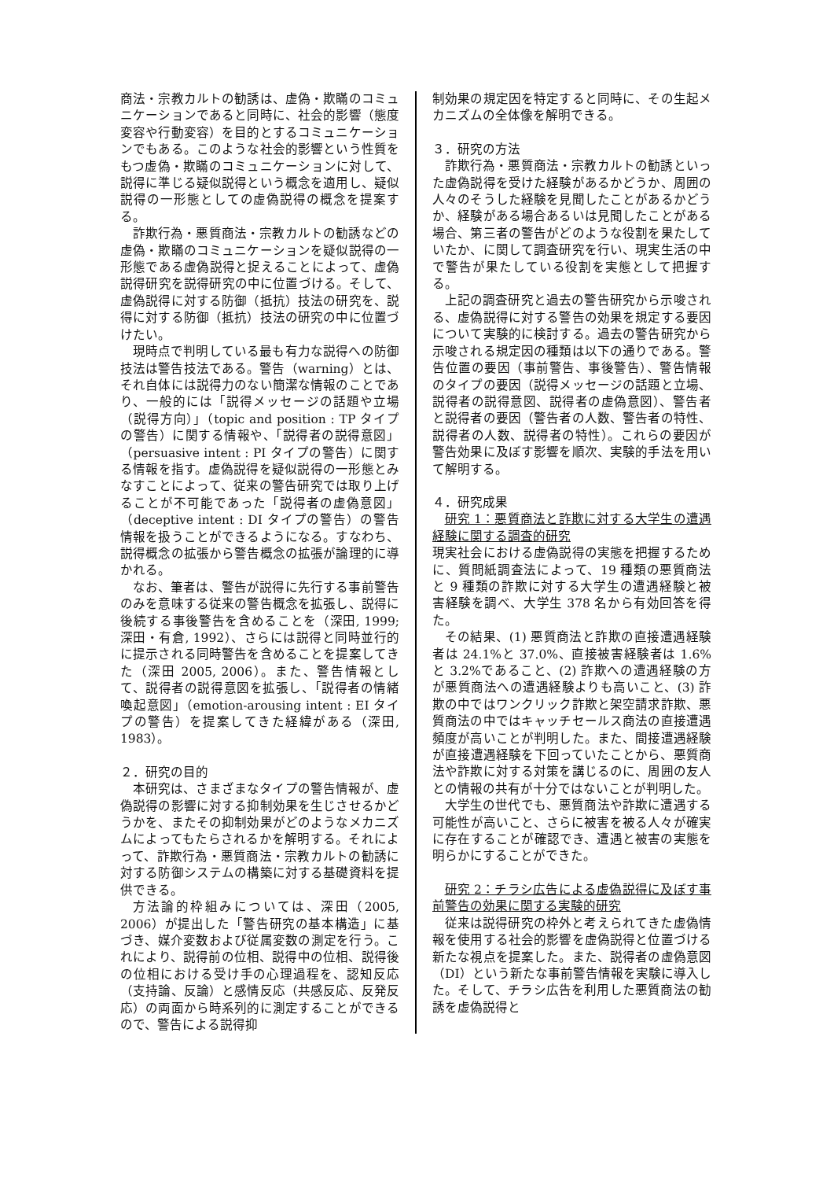商法・宗教カルトの勧誘は、虚偽・欺瞞のコミュニケーションであると同時に、社会的影響（態度変容や行動変容）を目的とするコミュニケーションでもある。このような社会的影響という性質をもつ虚偽・欺瞞のコミュニケーションに対して、説得に準じる疑似説得という概念を適用し、疑似説得の一形態としての虚偽説得の概念を提案する。
詐欺行為・悪質商法・宗教カルトの勧誘などの虚偽・欺瞞のコミュニケーションを疑似説得の一形態である虚偽説得と捉えることによって、虚偽説得研究を説得研究の中に位置づける。そして、虚偽説得に対する防御（抵抗）技法の研究を、説得に対する防御（抵抗）技法の研究の中に位置づけたい。
現時点で判明している最も有力な説得への防御技法は警告技法である。警告（warning）とは、それ自体には説得力のない簡潔な情報のことであり、一般的には「説得メッセージの話題や立場（説得方向）」（topic and position : TP タイプの警告）に関する情報や、「説得者の説得意図」（persuasive intent : PI タイプの警告）に関する情報を指す。虚偽説得を疑似説得の一形態とみなすことによって、従来の警告研究では取り上げることが不可能であった「説得者の虚偽意図」（deceptive intent : DI タイプの警告）の警告情報を扱うことができるようになる。すなわち、説得概念の拡張から警告概念の拡張が論理的に導かれる。
なお、筆者は、警告が説得に先行する事前警告のみを意味する従来の警告概念を拡張し、説得に後続する事後警告を含めることを（深田, 1999; 深田・有倉, 1992）、さらには説得と同時並行的に提示される同時警告を含めることを提案してきた（深田 2005, 2006）。また、警告情報として、説得者の説得意図を拡張し、「説得者の情緒喚起意図」（emotion-arousing intent : EI タイプの警告）を提案してきた経緯がある（深田, 1983）。
２．研究の目的
本研究は、さまざまなタイプの警告情報が、虚偽説得の影響に対する抑制効果を生じさせるかどうかを、またその抑制効果がどのようなメカニズムによってもたらされるかを解明する。それによって、詐欺行為・悪質商法・宗教カルトの勧誘に対する防御システムの構築に対する基礎資料を提供できる。
方法論的枠組みについては、深田（2005, 2006）が提出した「警告研究の基本構造」に基づき、媒介変数および従属変数の測定を行う。これにより、説得前の位相、説得中の位相、説得後の位相における受け手の心理過程を、認知反応（支持論、反論）と感情反応（共感反応、反発反応）の両面から時系列的に測定することができるので、警告による説得抑
制効果の規定因を特定すると同時に、その生起メカニズムの全体像を解明できる。
３．研究の方法
詐欺行為・悪質商法・宗教カルトの勧誘といった虚偽説得を受けた経験があるかどうか、周囲の人々のそうした経験を見聞したことがあるかどうか、経験がある場合あるいは見聞したことがある場合、第三者の警告がどのような役割を果たしていたか、に関して調査研究を行い、現実生活の中で警告が果たしている役割を実態として把握する。
上記の調査研究と過去の警告研究から示唆される、虚偽説得に対する警告の効果を規定する要因について実験的に検討する。過去の警告研究から示唆される規定因の種類は以下の通りである。警告位置の要因（事前警告、事後警告）、警告情報のタイプの要因（説得メッセージの話題と立場、説得者の説得意図、説得者の虚偽意図）、警告者と説得者の要因（警告者の人数、警告者の特性、説得者の人数、説得者の特性）。これらの要因が警告効果に及ぼす影響を順次、実験的手法を用いて解明する。
４．研究成果
研究 1：悪質商法と詐欺に対する大学生の遭遇経験に関する調査的研究
現実社会における虚偽説得の実態を把握するために、質問紙調査法によって、19 種類の悪質商法と 9 種類の詐欺に対する大学生の遭遇経験と被害経験を調べ、大学生 378 名から有効回答を得た。
その結果、(1) 悪質商法と詐欺の直接遭遇経験者は 24.1%と 37.0%、直接被害経験者は 1.6%と 3.2%であること、(2) 詐欺への遭遇経験の方が悪質商法への遭遇経験よりも高いこと、(3) 詐欺の中ではワンクリック詐欺と架空請求詐欺、悪質商法の中ではキャッチセールス商法の直接遭遇頻度が高いことが判明した。また、間接遭遇経験が直接遭遇経験を下回っていたことから、悪質商法や詐欺に対する対策を講じるのに、周囲の友人との情報の共有が十分ではないことが判明した。
大学生の世代でも、悪質商法や詐欺に遭遇する可能性が高いこと、さらに被害を被る人々が確実に存在することが確認でき、遭遇と被害の実態を明らかにすることができた。
研究 2：チラシ広告による虚偽説得に及ぼす事前警告の効果に関する実験的研究
従来は説得研究の枠外と考えられてきた虚偽情報を使用する社会的影響を虚偽説得と位置づける新たな視点を提案した。また、説得者の虚偽意図（DI）という新たな事前警告情報を実験に導入した。そして、チラシ広告を利用した悪質商法の勧誘を虚偽説得と